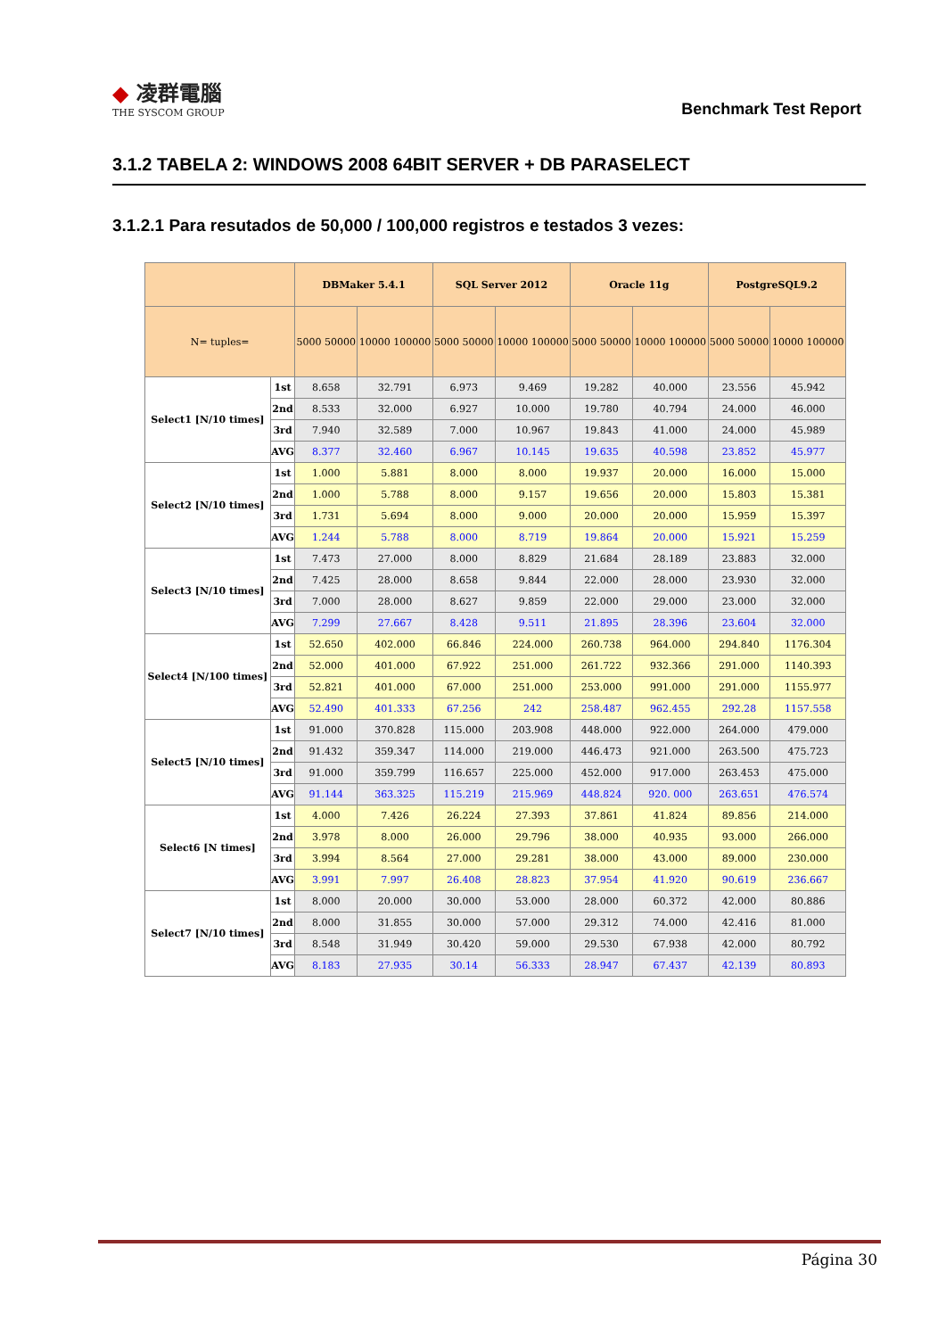◆ 凌群電腦
THE SYSCOM GROUP
Benchmark Test Report
3.1.2 TABELA 2: WINDOWS 2008 64BIT SERVER + DB PARASELECT
3.1.2.1 Para resutados de 50,000 / 100,000 registros e testados 3 vezes:
| | | DBMaker 5.4.1 | | SQL Server 2012 | | Oracle 11g | | PostgreSQL9.2 | |
| --- | --- | --- | --- | --- | --- | --- | --- | --- | --- |
| N= tuples= | | 5000 50000 | 10000 100000 | 5000 50000 | 10000 100000 | 5000 50000 | 10000 100000 | 5000 50000 | 10000 100000 |
| Select1 [N/10 times] | 1st | 8.658 | 32.791 | 6.973 | 9.469 | 19.282 | 40.000 | 23.556 | 45.942 |
| | 2nd | 8.533 | 32.000 | 6.927 | 10.000 | 19.780 | 40.794 | 24.000 | 46.000 |
| | 3rd | 7.940 | 32.589 | 7.000 | 10.967 | 19.843 | 41.000 | 24.000 | 45.989 |
| | AVG | 8.377 | 32.460 | 6.967 | 10.145 | 19.635 | 40.598 | 23.852 | 45.977 |
| Select2 [N/10 times] | 1st | 1.000 | 5.881 | 8.000 | 8.000 | 19.937 | 20.000 | 16.000 | 15.000 |
| | 2nd | 1.000 | 5.788 | 8.000 | 9.157 | 19.656 | 20.000 | 15.803 | 15.381 |
| | 3rd | 1.731 | 5.694 | 8.000 | 9.000 | 20.000 | 20.000 | 15.959 | 15.397 |
| | AVG | 1.244 | 5.788 | 8.000 | 8.719 | 19.864 | 20.000 | 15.921 | 15.259 |
| Select3 [N/10 times] | 1st | 7.473 | 27.000 | 8.000 | 8.829 | 21.684 | 28.189 | 23.883 | 32.000 |
| | 2nd | 7.425 | 28.000 | 8.658 | 9.844 | 22.000 | 28.000 | 23.930 | 32.000 |
| | 3rd | 7.000 | 28.000 | 8.627 | 9.859 | 22.000 | 29.000 | 23.000 | 32.000 |
| | AVG | 7.299 | 27.667 | 8.428 | 9.511 | 21.895 | 28.396 | 23.604 | 32.000 |
| Select4 [N/100 times] | 1st | 52.650 | 402.000 | 66.846 | 224.000 | 260.738 | 964.000 | 294.840 | 1176.304 |
| | 2nd | 52.000 | 401.000 | 67.922 | 251.000 | 261.722 | 932.366 | 291.000 | 1140.393 |
| | 3rd | 52.821 | 401.000 | 67.000 | 251.000 | 253.000 | 991.000 | 291.000 | 1155.977 |
| | AVG | 52.490 | 401.333 | 67.256 | 242 | 258.487 | 962.455 | 292.28 | 1157.558 |
| Select5 [N/10 times] | 1st | 91.000 | 370.828 | 115.000 | 203.908 | 448.000 | 922.000 | 264.000 | 479.000 |
| | 2nd | 91.432 | 359.347 | 114.000 | 219.000 | 446.473 | 921.000 | 263.500 | 475.723 |
| | 3rd | 91.000 | 359.799 | 116.657 | 225.000 | 452.000 | 917.000 | 263.453 | 475.000 |
| | AVG | 91.144 | 363.325 | 115.219 | 215.969 | 448.824 | 920. 000 | 263.651 | 476.574 |
| Select6 [N times] | 1st | 4.000 | 7.426 | 26.224 | 27.393 | 37.861 | 41.824 | 89.856 | 214.000 |
| | 2nd | 3.978 | 8.000 | 26.000 | 29.796 | 38.000 | 40.935 | 93.000 | 266.000 |
| | 3rd | 3.994 | 8.564 | 27.000 | 29.281 | 38.000 | 43.000 | 89.000 | 230.000 |
| | AVG | 3.991 | 7.997 | 26.408 | 28.823 | 37.954 | 41.920 | 90.619 | 236.667 |
| Select7 [N/10 times] | 1st | 8.000 | 20.000 | 30.000 | 53.000 | 28.000 | 60.372 | 42.000 | 80.886 |
| | 2nd | 8.000 | 31.855 | 30.000 | 57.000 | 29.312 | 74.000 | 42.416 | 81.000 |
| | 3rd | 8.548 | 31.949 | 30.420 | 59.000 | 29.530 | 67.938 | 42.000 | 80.792 |
| | AVG | 8.183 | 27.935 | 30.14 | 56.333 | 28.947 | 67.437 | 42.139 | 80.893 |
Página 30